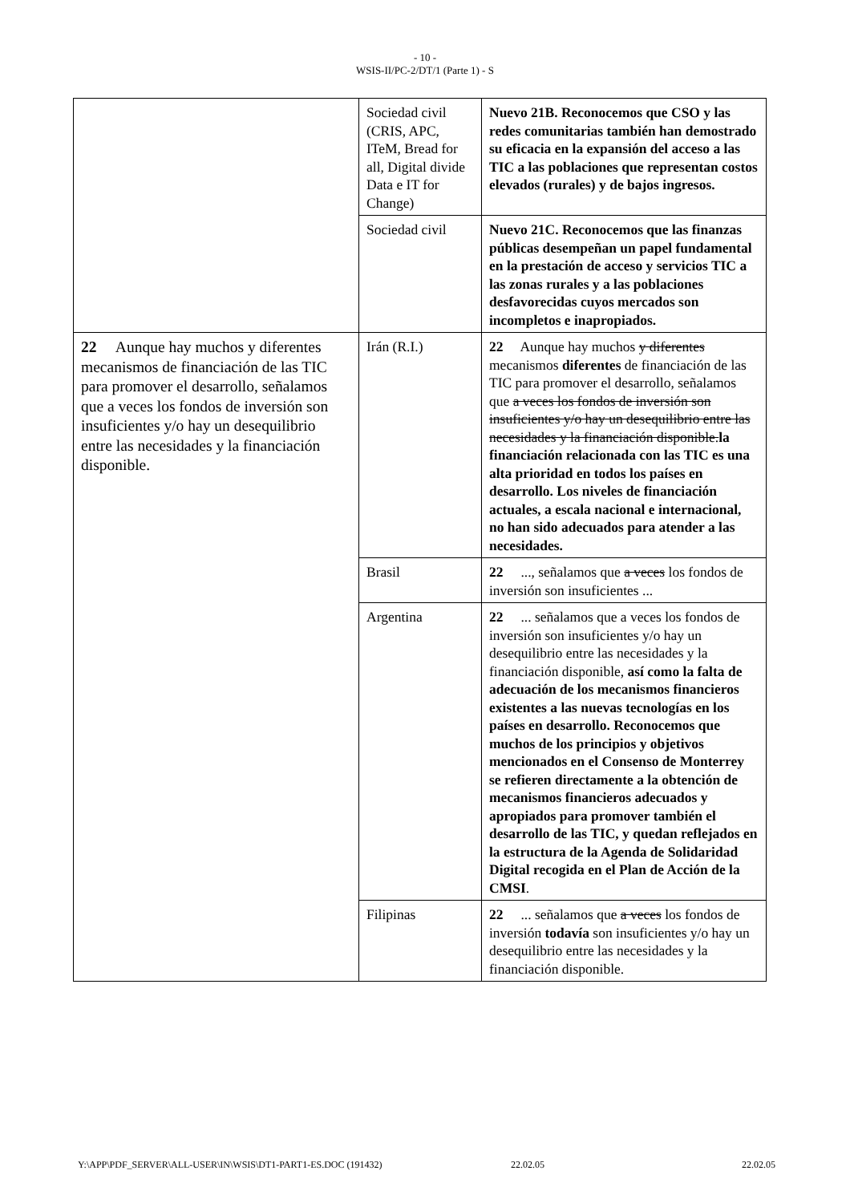- 10 -
WSIS-II/PC-2/DT/1 (Parte 1) - S
| | Sociedad civil (CRIS, APC, ITeM, Bread for all, Digital divide Data e IT for Change) | Nuevo 21B. Reconocemos que CSO y las redes comunitarias también han demostrado su eficacia en la expansión del acceso a las TIC a las poblaciones que representan costos elevados (rurales) y de bajos ingresos. |
| | Sociedad civil | Nuevo 21C. Reconocemos que las finanzas públicas desempeñan un papel fundamental en la prestación de acceso y servicios TIC a las zonas rurales y a las poblaciones desfavorecidas cuyos mercados son incompletos e inapropiados. |
| 22 Aunque hay muchos y diferentes mecanismos de financiación de las TIC para promover el desarrollo, señalamos que a veces los fondos de inversión son insuficientes y/o hay un desequilibrio entre las necesidades y la financiación disponible. | Irán (R.I.) | 22 Aunque hay muchos y diferentes mecanismos diferentes de financiación de las TIC para promover el desarrollo, señalamos que a veces los fondos de inversión son insuficientes y/o hay un desequilibrio entre las necesidades y la financiación disponible. la financiación relacionada con las TIC es una alta prioridad en todos los países en desarrollo. Los niveles de financiación actuales, a escala nacional e internacional, no han sido adecuados para atender a las necesidades. |
| | Brasil | 22 ..., señalamos que a veces los fondos de inversión son insuficientes ... |
| | Argentina | 22 ... señalamos que a veces los fondos de inversión son insuficientes y/o hay un desequilibrio entre las necesidades y la financiación disponible, así como la falta de adecuación de los mecanismos financieros existentes a las nuevas tecnologías en los países en desarrollo. Reconocemos que muchos de los principios y objetivos mencionados en el Consenso de Monterrey se refieren directamente a la obtención de mecanismos financieros adecuados y apropiados para promover también el desarrollo de las TIC, y quedan reflejados en la estructura de la Agenda de Solidaridad Digital recogida en el Plan de Acción de la CMSI . |
| | Filipinas | 22 ... señalamos que a veces los fondos de inversión todavía son insuficientes y/o hay un desequilibrio entre las necesidades y la financiación disponible. |
Y:\APP\PDF_SERVER\ALL-USER\IN\WSIS\DT1-PART1-ES.DOC (191432) 22.02.05 22.02.05